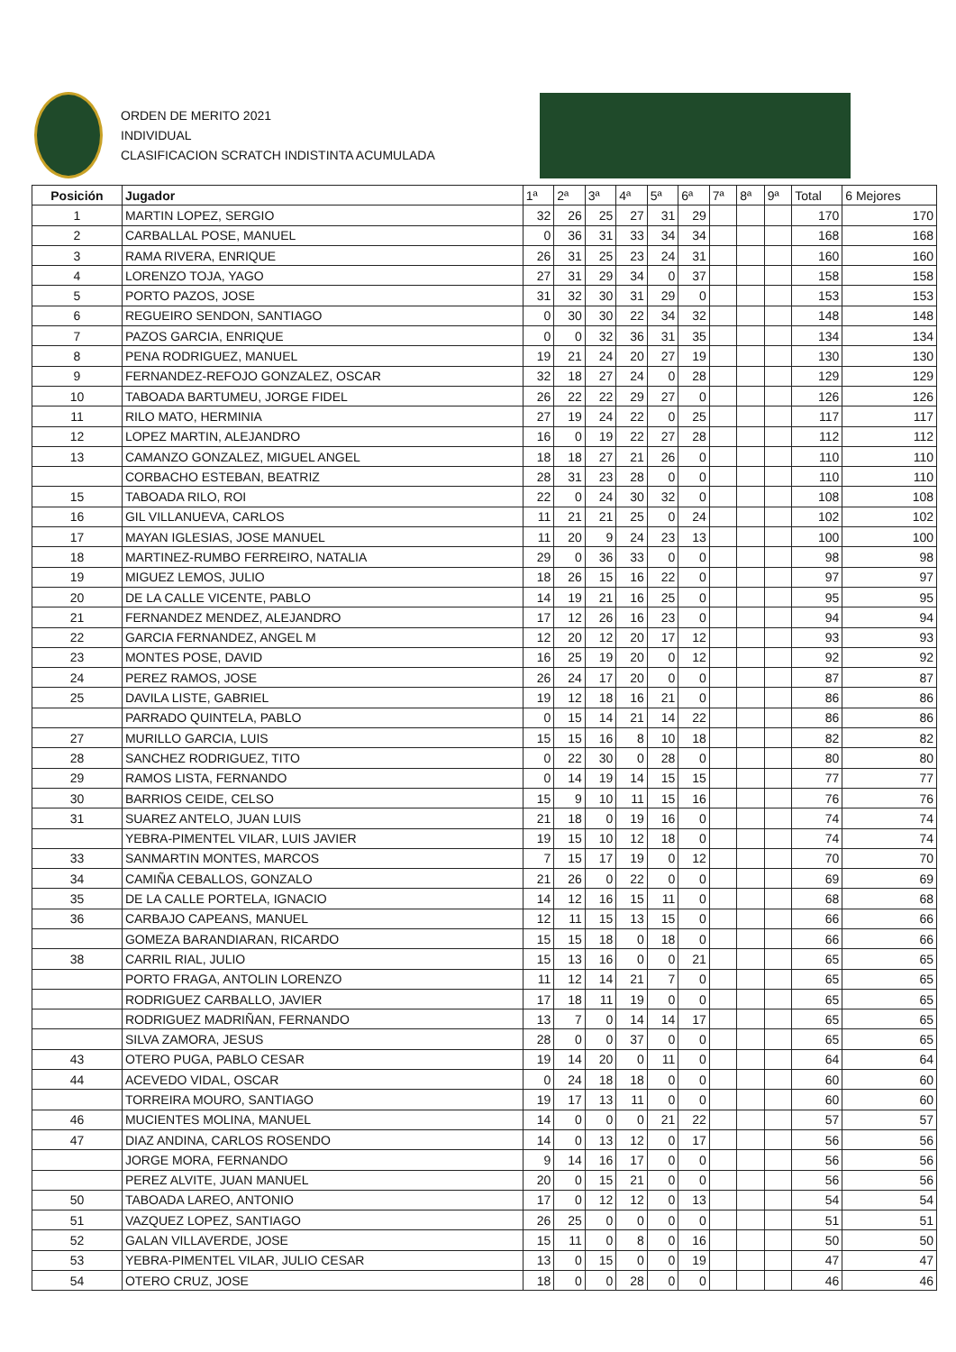ORDEN DE MERITO 2021
INDIVIDUAL
CLASIFICACION SCRATCH INDISTINTA ACUMULADA
| Posición | Jugador | 1ª | 2ª | 3ª | 4ª | 5ª | 6ª | 7ª | 8ª | 9ª | Total | 6 Mejores |
| --- | --- | --- | --- | --- | --- | --- | --- | --- | --- | --- | --- | --- |
| 1 | MARTIN LOPEZ, SERGIO | 32 | 26 | 25 | 27 | 31 | 29 | | | | 170 | 170 |
| 2 | CARBALLAL POSE, MANUEL | 0 | 36 | 31 | 33 | 34 | 34 | | | | 168 | 168 |
| 3 | RAMA RIVERA, ENRIQUE | 26 | 31 | 25 | 23 | 24 | 31 | | | | 160 | 160 |
| 4 | LORENZO TOJA, YAGO | 27 | 31 | 29 | 34 | 0 | 37 | | | | 158 | 158 |
| 5 | PORTO PAZOS, JOSE | 31 | 32 | 30 | 31 | 29 | 0 | | | | 153 | 153 |
| 6 | REGUEIRO SENDON, SANTIAGO | 0 | 30 | 30 | 22 | 34 | 32 | | | | 148 | 148 |
| 7 | PAZOS GARCIA, ENRIQUE | 0 | 0 | 32 | 36 | 31 | 35 | | | | 134 | 134 |
| 8 | PENA RODRIGUEZ, MANUEL | 19 | 21 | 24 | 20 | 27 | 19 | | | | 130 | 130 |
| 9 | FERNANDEZ-REFOJO GONZALEZ, OSCAR | 32 | 18 | 27 | 24 | 0 | 28 | | | | 129 | 129 |
| 10 | TABOADA BARTUMEU, JORGE FIDEL | 26 | 22 | 22 | 29 | 27 | 0 | | | | 126 | 126 |
| 11 | RILO MATO, HERMINIA | 27 | 19 | 24 | 22 | 0 | 25 | | | | 117 | 117 |
| 12 | LOPEZ MARTIN, ALEJANDRO | 16 | 0 | 19 | 22 | 27 | 28 | | | | 112 | 112 |
| 13 | CAMANZO GONZALEZ, MIGUEL ANGEL | 18 | 18 | 27 | 21 | 26 | 0 | | | | 110 | 110 |
| | CORBACHO ESTEBAN, BEATRIZ | 28 | 31 | 23 | 28 | 0 | 0 | | | | 110 | 110 |
| 15 | TABOADA RILO, ROI | 22 | 0 | 24 | 30 | 32 | 0 | | | | 108 | 108 |
| 16 | GIL VILLANUEVA, CARLOS | 11 | 21 | 21 | 25 | 0 | 24 | | | | 102 | 102 |
| 17 | MAYAN IGLESIAS, JOSE MANUEL | 11 | 20 | 9 | 24 | 23 | 13 | | | | 100 | 100 |
| 18 | MARTINEZ-RUMBO FERREIRO, NATALIA | 29 | 0 | 36 | 33 | 0 | 0 | | | | 98 | 98 |
| 19 | MIGUEZ LEMOS, JULIO | 18 | 26 | 15 | 16 | 22 | 0 | | | | 97 | 97 |
| 20 | DE LA CALLE VICENTE, PABLO | 14 | 19 | 21 | 16 | 25 | 0 | | | | 95 | 95 |
| 21 | FERNANDEZ MENDEZ, ALEJANDRO | 17 | 12 | 26 | 16 | 23 | 0 | | | | 94 | 94 |
| 22 | GARCIA FERNANDEZ, ANGEL M | 12 | 20 | 12 | 20 | 17 | 12 | | | | 93 | 93 |
| 23 | MONTES POSE, DAVID | 16 | 25 | 19 | 20 | 0 | 12 | | | | 92 | 92 |
| 24 | PEREZ RAMOS, JOSE | 26 | 24 | 17 | 20 | 0 | 0 | | | | 87 | 87 |
| 25 | DAVILA LISTE, GABRIEL | 19 | 12 | 18 | 16 | 21 | 0 | | | | 86 | 86 |
| | PARRADO QUINTELA, PABLO | 0 | 15 | 14 | 21 | 14 | 22 | | | | 86 | 86 |
| 27 | MURILLO GARCIA, LUIS | 15 | 15 | 16 | 8 | 10 | 18 | | | | 82 | 82 |
| 28 | SANCHEZ RODRIGUEZ, TITO | 0 | 22 | 30 | 0 | 28 | 0 | | | | 80 | 80 |
| 29 | RAMOS LISTA, FERNANDO | 0 | 14 | 19 | 14 | 15 | 15 | | | | 77 | 77 |
| 30 | BARRIOS CEIDE, CELSO | 15 | 9 | 10 | 11 | 15 | 16 | | | | 76 | 76 |
| 31 | SUAREZ ANTELO, JUAN LUIS | 21 | 18 | 0 | 19 | 16 | 0 | | | | 74 | 74 |
| | YEBRA-PIMENTEL VILAR, LUIS JAVIER | 19 | 15 | 10 | 12 | 18 | 0 | | | | 74 | 74 |
| 33 | SANMARTIN MONTES, MARCOS | 7 | 15 | 17 | 19 | 0 | 12 | | | | 70 | 70 |
| 34 | CAMIÑA CEBALLOS, GONZALO | 21 | 26 | 0 | 22 | 0 | 0 | | | | 69 | 69 |
| 35 | DE LA CALLE PORTELA, IGNACIO | 14 | 12 | 16 | 15 | 11 | 0 | | | | 68 | 68 |
| 36 | CARBAJO CAPEANS, MANUEL | 12 | 11 | 15 | 13 | 15 | 0 | | | | 66 | 66 |
| | GOMEZA BARANDIARAN, RICARDO | 15 | 15 | 18 | 0 | 18 | 0 | | | | 66 | 66 |
| 38 | CARRIL RIAL, JULIO | 15 | 13 | 16 | 0 | 0 | 21 | | | | 65 | 65 |
| | PORTO FRAGA, ANTOLIN LORENZO | 11 | 12 | 14 | 21 | 7 | 0 | | | | 65 | 65 |
| | RODRIGUEZ CARBALLO, JAVIER | 17 | 18 | 11 | 19 | 0 | 0 | | | | 65 | 65 |
| | RODRIGUEZ MADRIÑAN, FERNANDO | 13 | 7 | 0 | 14 | 14 | 17 | | | | 65 | 65 |
| | SILVA ZAMORA, JESUS | 28 | 0 | 0 | 37 | 0 | 0 | | | | 65 | 65 |
| 43 | OTERO PUGA, PABLO CESAR | 19 | 14 | 20 | 0 | 11 | 0 | | | | 64 | 64 |
| 44 | ACEVEDO VIDAL, OSCAR | 0 | 24 | 18 | 18 | 0 | 0 | | | | 60 | 60 |
| | TORREIRA MOURO, SANTIAGO | 19 | 17 | 13 | 11 | 0 | 0 | | | | 60 | 60 |
| 46 | MUCIENTES MOLINA, MANUEL | 14 | 0 | 0 | 0 | 21 | 22 | | | | 57 | 57 |
| 47 | DIAZ ANDINA, CARLOS ROSENDO | 14 | 0 | 13 | 12 | 0 | 17 | | | | 56 | 56 |
| | JORGE MORA, FERNANDO | 9 | 14 | 16 | 17 | 0 | 0 | | | | 56 | 56 |
| | PEREZ ALVITE, JUAN MANUEL | 20 | 0 | 15 | 21 | 0 | 0 | | | | 56 | 56 |
| 50 | TABOADA LAREO, ANTONIO | 17 | 0 | 12 | 12 | 0 | 13 | | | | 54 | 54 |
| 51 | VAZQUEZ LOPEZ, SANTIAGO | 26 | 25 | 0 | 0 | 0 | 0 | | | | 51 | 51 |
| 52 | GALAN VILLAVERDE, JOSE | 15 | 11 | 0 | 8 | 0 | 16 | | | | 50 | 50 |
| 53 | YEBRA-PIMENTEL VILAR, JULIO CESAR | 13 | 0 | 15 | 0 | 0 | 19 | | | | 47 | 47 |
| 54 | OTERO CRUZ, JOSE | 18 | 0 | 0 | 28 | 0 | 0 | | | | 46 | 46 |